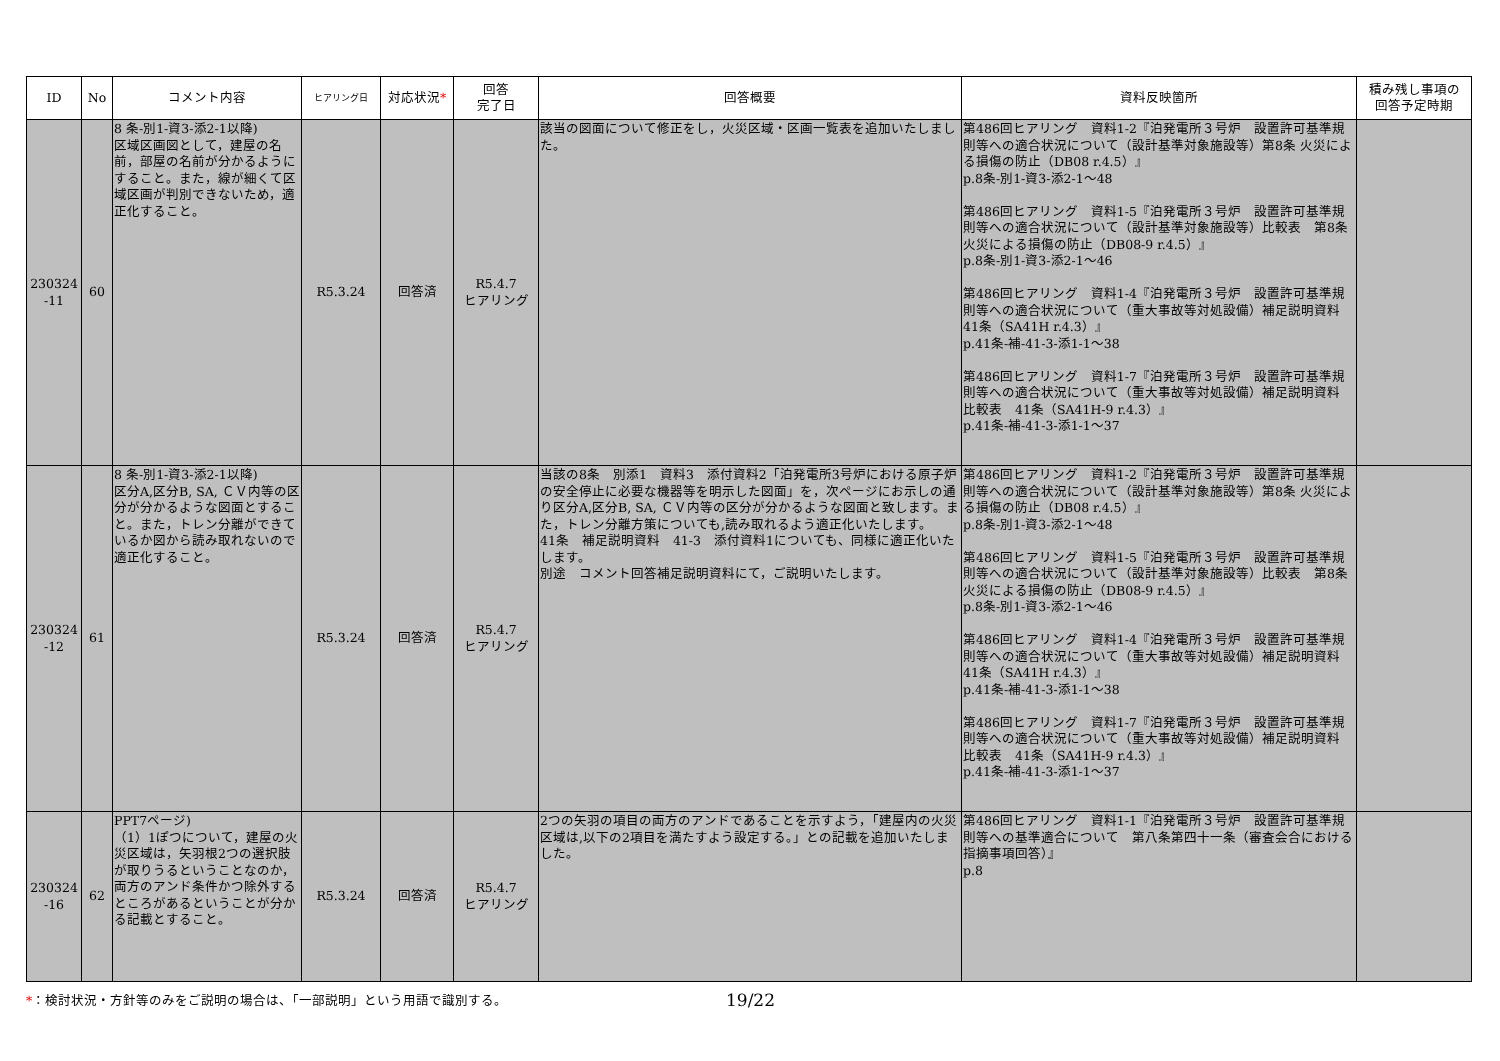| ID | No | コメント内容 | ヒアリング日 | 対応状況 * | 回答 完了日 | 回答概要 | 資料反映箇所 | 積み残し事項の 回答予定時期 |
| --- | --- | --- | --- | --- | --- | --- | --- | --- |
| 230324 -11 | 60 | 8 条-別1-資3-添2-1以降) 区域区画図として，建屋の名前，部屋の名前が分かるようにすること。また，線が細くて区域区画が判別できないため，適正化すること。 | R5.3.24 | 回答済 | R5.4.7 ヒアリング | 該当の図面について修正をし，火災区域・区画一覧表を追加いたしました。 | 第486回ヒアリング 資料1-2『泊発電所３号炉 設置許可基準規則等への適合状況について（設計基準対象施設等）第8条 火災による損傷の防止（DB08 r.4.5）』 p.8条-別1-資3-添2-1～48 第486回ヒアリング 資料1-5『泊発電所３号炉 設置許可基準規則等への適合状況について（設計基準対象施設等）比較表 第8条 火災による損傷の防止（DB08-9 r.4.5）』 p.8条-別1-資3-添2-1～46 第486回ヒアリング 資料1-4『泊発電所３号炉 設置許可基準規則等への適合状況について（重大事故等対処設備）補足説明資料 41条（SA41H r.4.3）』 p.41条-補-41-3-添1-1～38 第486回ヒアリング 資料1-7『泊発電所３号炉 設置許可基準規則等への適合状況について（重大事故等対処設備）補足説明資料 比較表 41条（SA41H-9 r.4.3）』 p.41条-補-41-3-添1-1～37 | |
| 230324 -12 | 61 | 8 条-別1-資3-添2-1以降) 区分A,区分B, SA, ＣＶ内等の区分が分かるような図面とすること。また，トレン分離ができているか図から読み取れないので適正化すること。 | R5.3.24 | 回答済 | R5.4.7 ヒアリング | 当該の8条 別添1 資料3 添付資料2「泊発電所3号炉における原子炉の安全停止に必要な機器等を明示した図面」を，次ページにお示しの通り区分A,区分B, SA, ＣＶ内等の区分が分かるような図面と致します。また，トレン分離方策についても,読み取れるよう適正化いたします。 41条 補足説明資料 41-3 添付資料1についても、同様に適正化いたします。 別途 コメント回答補足説明資料にて，ご説明いたします。 | 第486回ヒアリング 資料1-2『泊発電所３号炉 設置許可基準規則等への適合状況について（設計基準対象施設等）第8条 火災による損傷の防止（DB08 r.4.5）』 p.8条-別1-資3-添2-1～48 第486回ヒアリング 資料1-5『泊発電所３号炉 設置許可基準規則等への適合状況について（設計基準対象施設等）比較表 第8条 火災による損傷の防止（DB08-9 r.4.5）』 p.8条-別1-資3-添2-1～46 第486回ヒアリング 資料1-4『泊発電所３号炉 設置許可基準規則等への適合状況について（重大事故等対処設備）補足説明資料 41条（SA41H r.4.3）』 p.41条-補-41-3-添1-1～38 第486回ヒアリング 資料1-7『泊発電所３号炉 設置許可基準規則等への適合状況について（重大事故等対処設備）補足説明資料 比較表 41条（SA41H-9 r.4.3）』 p.41条-補-41-3-添1-1～37 | |
| 230324 -16 | 62 | PPT7ページ) （1）1ぽつについて，建屋の火災区域は，矢羽根2つの選択肢が取りうるということなのか，両方のアンド条件かつ除外するところがあるということが分かる記載とすること。 | R5.3.24 | 回答済 | R5.4.7 ヒアリング | 2つの矢羽の項目の両方のアンドであることを示すよう，「建屋内の火災区域は,以下の2項目を満たすよう設定する。」との記載を追加いたしました。 | 第486回ヒアリング 資料1-1『泊発電所３号炉 設置許可基準規則等への基準適合について 第八条第四十一条（審査会合における指摘事項回答）』 p.8 | |
*：検討状況・方針等のみをご説明の場合は、「一部説明」という用語で識別する。 19/22